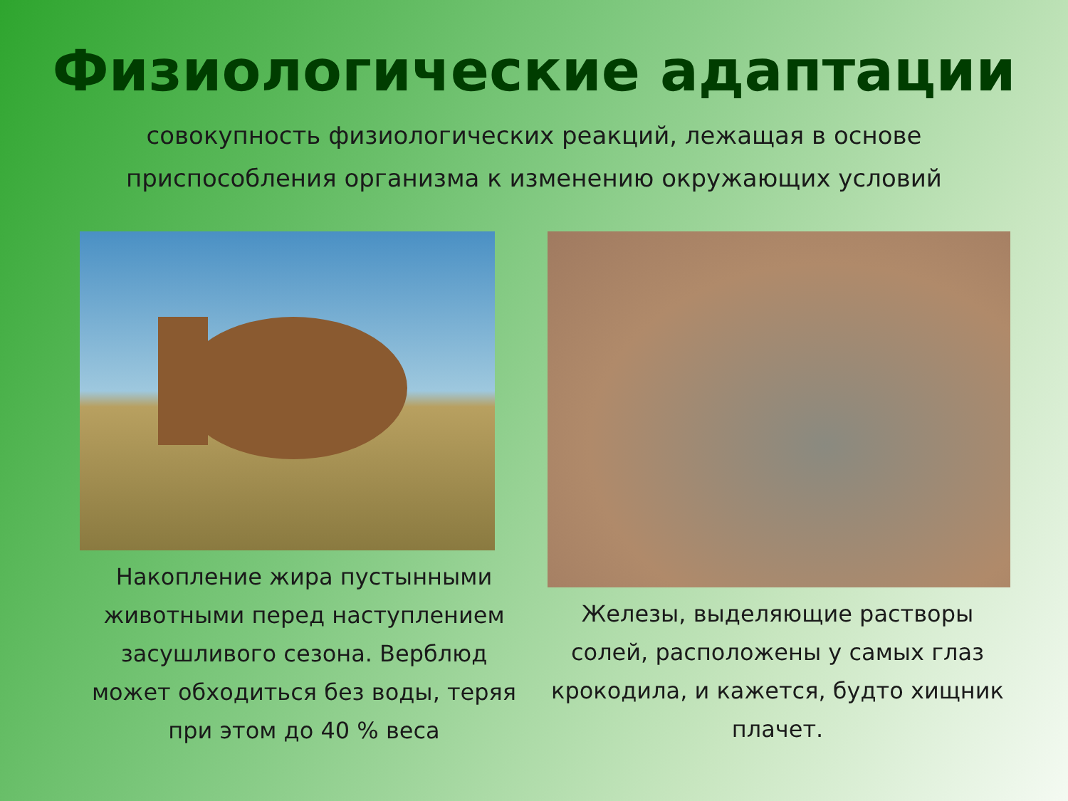Физиологические адаптации
совокупность физиологических реакций, лежащая в основе приспособления организма к изменению окружающих условий
Накопление жира пустынными животными перед наступлением засушливого сезона. Верблюд может обходиться без воды, теряя при этом до 40 % веса
Железы, выделяющие растворы солей, расположены у самых глаз крокодила, и кажется, будто хищник плачет.